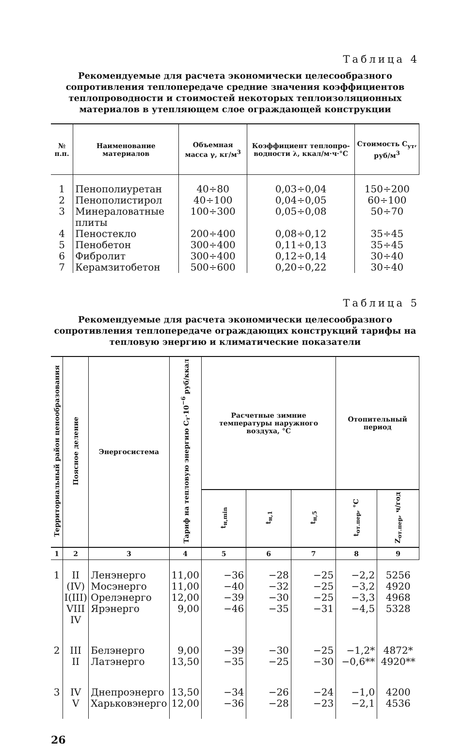Таблица 4
Рекомендуемые для расчета экономически целесообразного сопротивления теплопередаче средние значения коэффициентов теплопроводности и стоимостей некоторых теплоизоляционных материалов в утепляющем слое ограждающей конструкции
| № п.п. | Наименование материалов | Объемная масса γ, кг/м<sup>3</sup> | Коэффициент теплопро-водности λ, ккал/м·ч·°C | Стоимость C<sub>ут</sub>, руб/м<sup>3</sup> |
| --- | --- | --- | --- | --- |
| 1 2 3 4 5 6 7 | Пенополиуретан Пенополистирол Минераловатные плиты Пеностекло Пенобетон Фибролит Керамзитобетон | 40÷80 40÷100 100÷300 200÷400 300÷400 300÷400 500÷600 | 0,03÷0,04 0,04÷0,05 0,05÷0,08 0,08÷0,12 0,11÷0,13 0,12÷0,14 0,20÷0,22 | 150÷200 60÷100 50÷70 35÷45 35÷45 30÷40 30÷40 |
Таблица 5
Рекомендуемые для расчета экономически целесообразного сопротивления теплопередаче ограждающих конструкций тарифы на тепловую энергию и климатические показатели
| Территориальный район ценообразования | Поясное деление | Энергосистема | Тариф на тепловую энергию C<sub>т</sub>·10<sup>−6</sup> руб/ккал | Расчетные зимние температуры наружного воздуха, °C | | | Отопительный период | |
| --- | --- | --- | --- | --- | --- | --- | --- | --- |
| | | | | t<sub>н,min</sub> | t<sub>н,1</sub> | t<sub>н,5</sub> | t<sub>от.пер</sub>, °C | Z<sub>от.пер</sub>, ч/год |
| 1 | 2 | 3 | 4 | 5 | 6 | 7 | 8 | 9 |
| 1 | II (IV) I(III) VIII IV | Ленэнерго Мосэнерго Орелэнерго Ярэнерго | 11,00 11,00 12,00 9,00 | −36 −40 −39 −46 | −28 −32 −30 −35 | −25 −25 −25 −31 | −2,2 −3,2 −3,3 −4,5 | 5256 4920 4968 5328 |
| 2 | III II | Белэнерго Латэнерго | 9,00 13,50 | −39 −35 | −30 −25 | −25 −30 | −1,2* −0,6** | 4872* 4920** |
| 3 | IV V | Днепроэнерго Харьковэнерго | 13,50 12,00 | −34 −36 | −26 −28 | −24 −23 | −1,0 −2,1 | 4200 4536 |
26